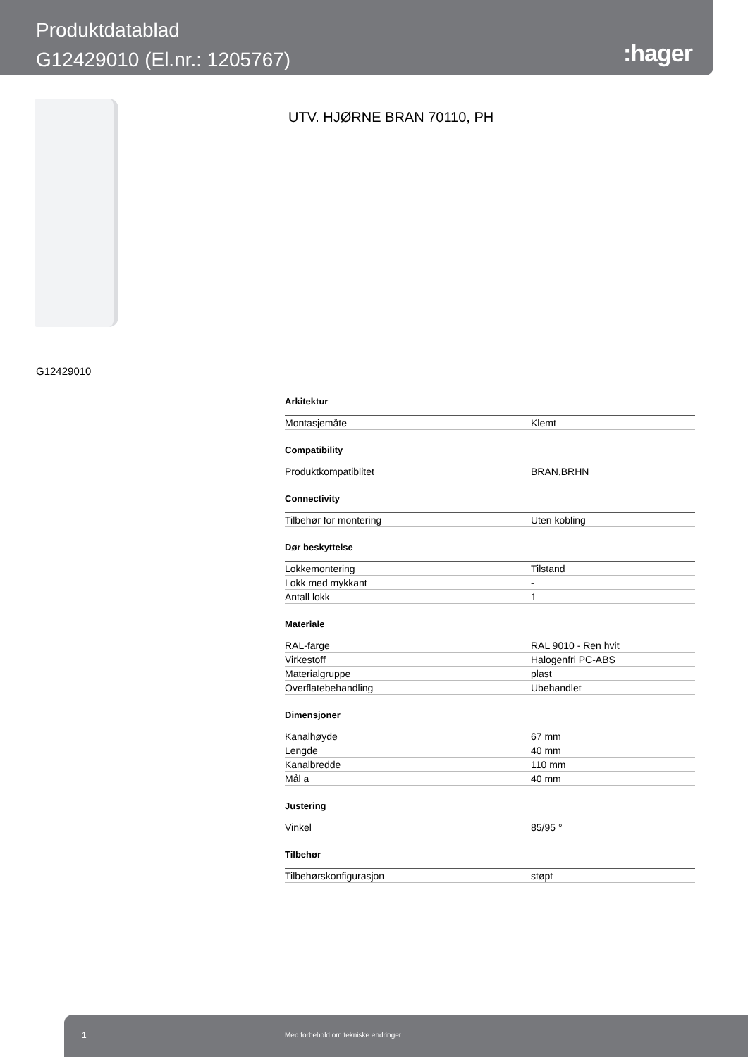Produktdatablad
G12429010 (El.nr.: 1205767)
:hager
UTV. HJØRNE BRAN 70110, PH
G12429010
| Arkitektur | |
| --- | --- |
| Montasjemåte | Klemt |
| Compatibility | |
| Produktkompatiblitet | BRAN,BRHN |
| Connectivity | |
| Tilbehør for montering | Uten kobling |
| Dør beskyttelse | |
| Lokkemontering | Tilstand |
| Lokk med mykkant | - |
| Antall lokk | 1 |
| Materiale | |
| RAL-farge | RAL 9010 - Ren hvit |
| Virkestoff | Halogenfri PC-ABS |
| Materialgruppe | plast |
| Overflatebehandling | Ubehandlet |
| Dimensjoner | |
| Kanalhøyde | 67 mm |
| Lengde | 40 mm |
| Kanalbredde | 110 mm |
| Mål a | 40 mm |
| Justering | |
| Vinkel | 85/95 ° |
| Tilbehør | |
| Tilbehørskonfigurasjon | støpt |
1 Med forbehold om tekniske endringer